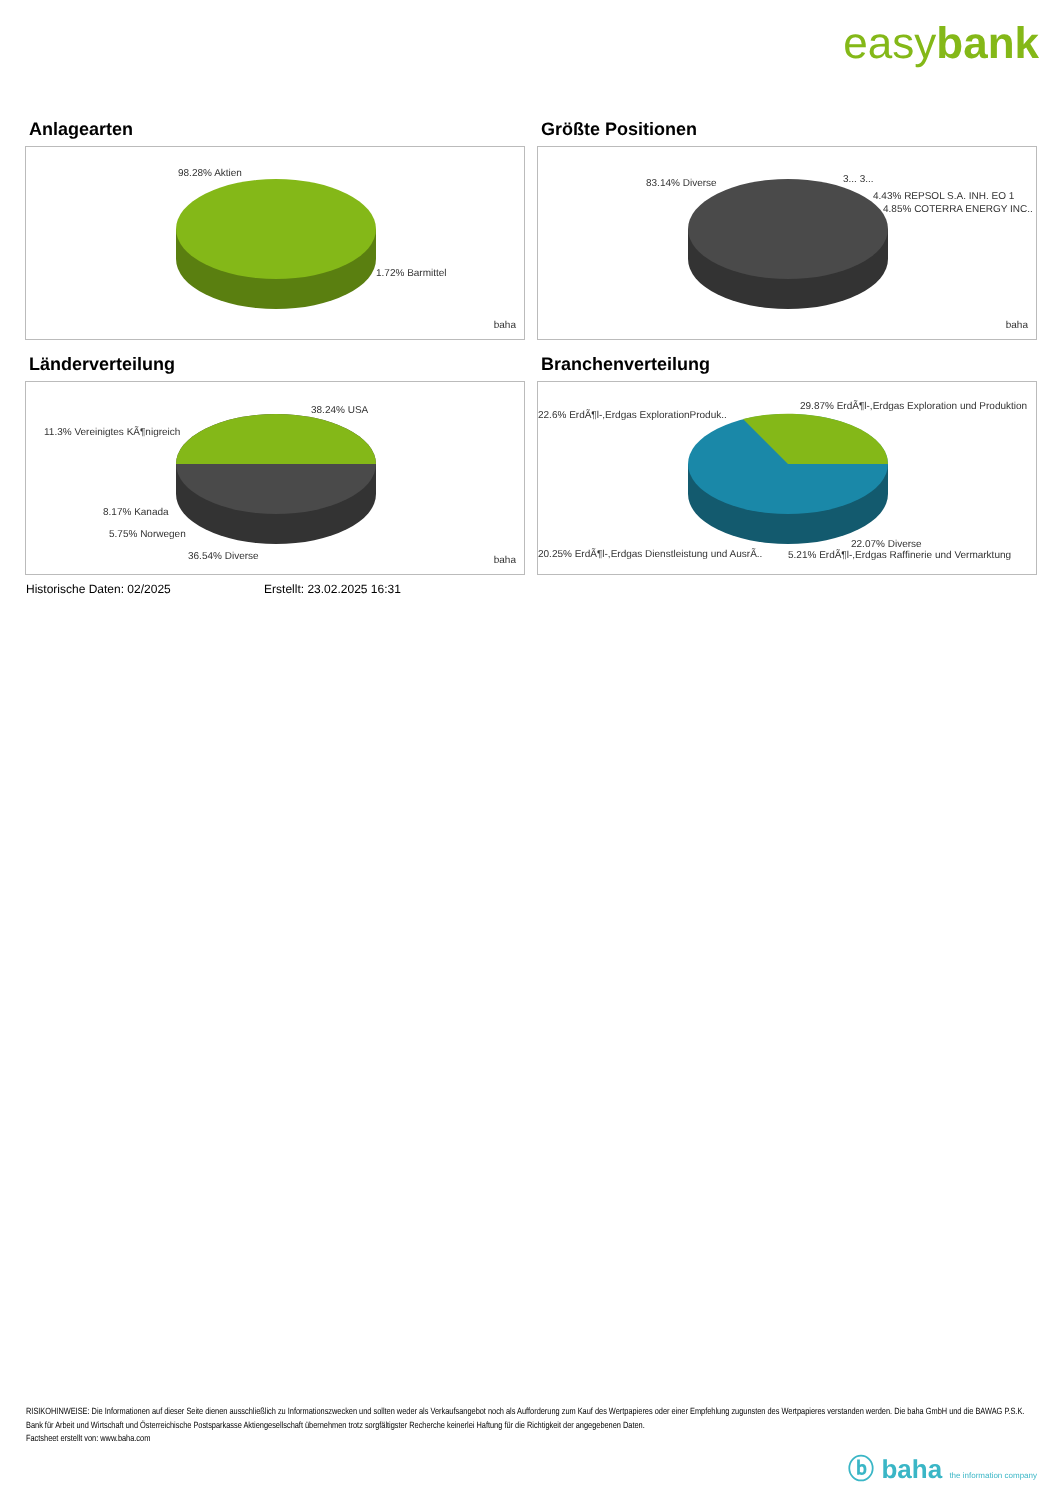easybank
Anlagearten
98.28% Aktien
1.72% Barmittel
baha
Größte Positionen
83.14% Diverse 3... 3...
4.43% REPSOL S.A. INH. EO 1
4.85% COTERRA ENERGY INC..
baha
Länderverteilung
38.24% USA
11.3% Vereinigtes KÃ¶nigreich
8.17% Kanada
5.75% Norwegen
36.54% Diverse baha
Branchenverteilung
29.87% ErdÃ¶l-,Erdgas Exploration und Produktion
22.6% ErdÃ¶l-,Erdgas ExplorationProduk..
22.07% Diverse
20.25% ErdÃ¶l-,Erdgas Dienstleistung und AusrÃ.. 5.21% ErdÃ¶l-,Erdgas Raffinerie und Vermarktung
Historische Daten: 02/2025 Erstellt: 23.02.2025 16:31
RISIKOHINWEISE: Die Informationen auf dieser Seite dienen ausschließlich zu Informationszwecken und sollten weder als Verkaufsangebot noch als Aufforderung zum Kauf des Wertpapieres oder einer Empfehlung zugunsten des Wertpapieres verstanden werden. Die baha GmbH und die BAWAG P.S.K. Bank für Arbeit und Wirtschaft und Österreichische Postsparkasse Aktiengesellschaft übernehmen trotz sorgfältigster Recherche keinerlei Haftung für die Richtigkeit der angegebenen Daten.
Factsheet erstellt von: www.baha.com
ⓑ baha the information company